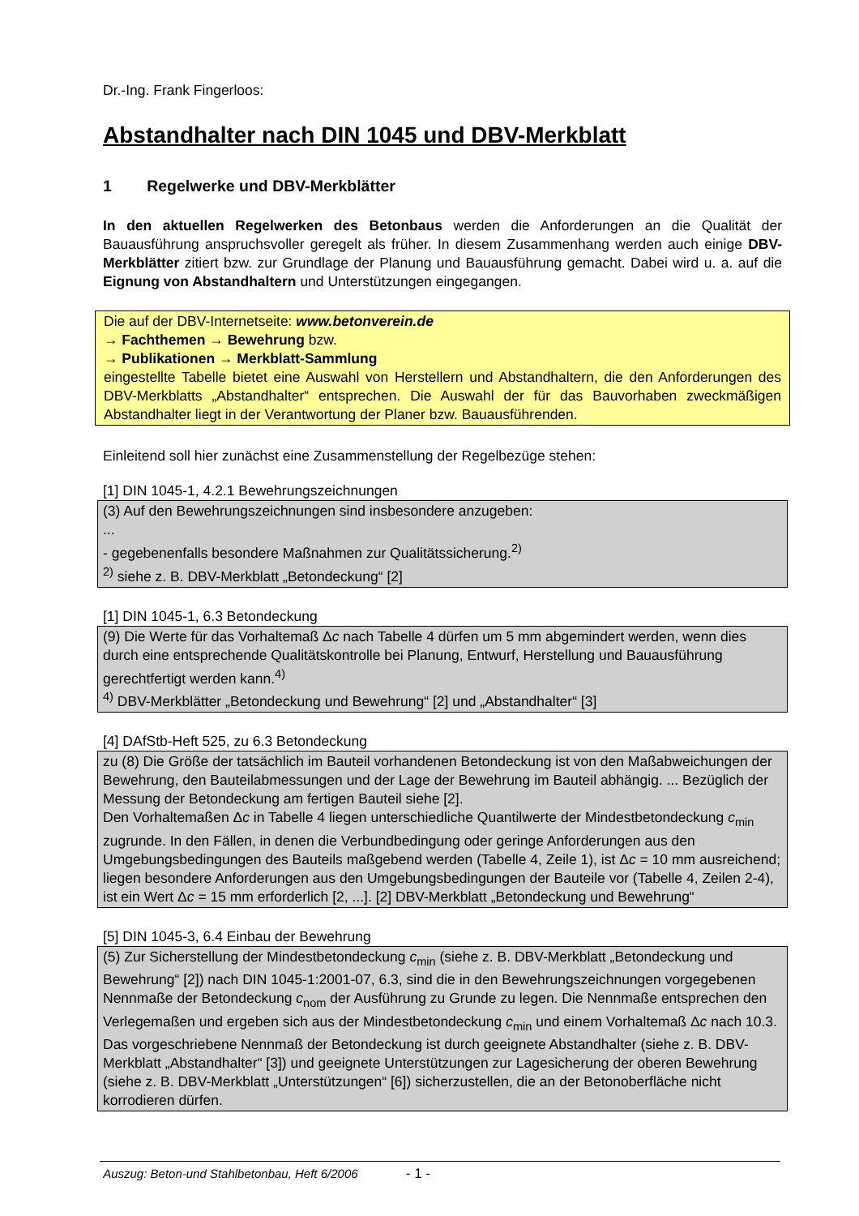Dr.-Ing. Frank Fingerloos:
Abstandhalter nach DIN 1045 und DBV-Merkblatt
1 Regelwerke und DBV-Merkblätter
In den aktuellen Regelwerken des Betonbaus werden die Anforderungen an die Qualität der Bauausführung anspruchsvoller geregelt als früher. In diesem Zusammenhang werden auch einige DBV-Merkblätter zitiert bzw. zur Grundlage der Planung und Bauausführung gemacht. Dabei wird u. a. auf die Eignung von Abstandhaltern und Unterstützungen eingegangen.
Die auf der DBV-Internetseite: www.betonverein.de
→ Fachthemen → Bewehrung bzw.
→ Publikationen → Merkblatt-Sammlung
eingestellte Tabelle bietet eine Auswahl von Herstellern und Abstandhaltern, die den Anforderungen des DBV-Merkblatts „Abstandhalter“ entsprechen. Die Auswahl der für das Bauvorhaben zweckmäßigen Abstandhalter liegt in der Verantwortung der Planer bzw. Bauausführenden.
Einleitend soll hier zunächst eine Zusammenstellung der Regelbezüge stehen:
[1] DIN 1045-1, 4.2.1 Bewehrungszeichnungen
(3) Auf den Bewehrungszeichnungen sind insbesondere anzugeben:
...
- gegebenenfalls besondere Maßnahmen zur Qualitätssicherung.<sup>2)</sup>
<sup>2)</sup> siehe z. B. DBV-Merkblatt „Betondeckung“ [2]
[1] DIN 1045-1, 6.3 Betondeckung
(9) Die Werte für das Vorhaltemaß Δc nach Tabelle 4 dürfen um 5 mm abgemindert werden, wenn dies durch eine entsprechende Qualitätskontrolle bei Planung, Entwurf, Herstellung und Bauausführung gerechtfertigt werden kann.<sup>4)</sup>
<sup>4)</sup> DBV-Merkblätter „Betondeckung und Bewehrung“ [2] und „Abstandhalter“ [3]
[4] DAfStb-Heft 525, zu 6.3 Betondeckung
zu (8) Die Größe der tatsächlich im Bauteil vorhandenen Betondeckung ist von den Maßabweichungen der Bewehrung, den Bauteilabmessungen und der Lage der Bewehrung im Bauteil abhängig. ... Bezüglich der Messung der Betondeckung am fertigen Bauteil siehe [2].
Den Vorhaltemaßen Δc in Tabelle 4 liegen unterschiedliche Quantilwerte der Mindestbetondeckung c<sub>min</sub> zugrunde. In den Fällen, in denen die Verbundbedingung oder geringe Anforderungen aus den Umgebungsbedingungen des Bauteils maßgebend werden (Tabelle 4, Zeile 1), ist Δc = 10 mm ausreichend; liegen besondere Anforderungen aus den Umgebungsbedingungen der Bauteile vor (Tabelle 4, Zeilen 2-4), ist ein Wert Δc = 15 mm erforderlich [2, ...]. [2] DBV-Merkblatt „Betondeckung und Bewehrung“
[5] DIN 1045-3, 6.4 Einbau der Bewehrung
(5) Zur Sicherstellung der Mindestbetondeckung c<sub>min</sub> (siehe z. B. DBV-Merkblatt „Betondeckung und Bewehrung“ [2]) nach DIN 1045-1:2001-07, 6.3, sind die in den Bewehrungszeichnungen vorgegebenen Nennmaße der Betondeckung c<sub>nom</sub> der Ausführung zu Grunde zu legen. Die Nennmaße entsprechen den Verlegemaßen und ergeben sich aus der Mindestbetondeckung c<sub>min</sub> und einem Vorhaltemaß Δc nach 10.3. Das vorgeschriebene Nennmaß der Betondeckung ist durch geeignete Abstandhalter (siehe z. B. DBV-Merkblatt „Abstandhalter“ [3]) und geeignete Unterstützungen zur Lagesicherung der oberen Bewehrung (siehe z. B. DBV-Merkblatt „Unterstützungen“ [6]) sicherzustellen, die an der Betonoberfläche nicht korrodieren dürfen.
Auszug: Beton-und Stahlbetonbau, Heft 6/2006 - 1 -